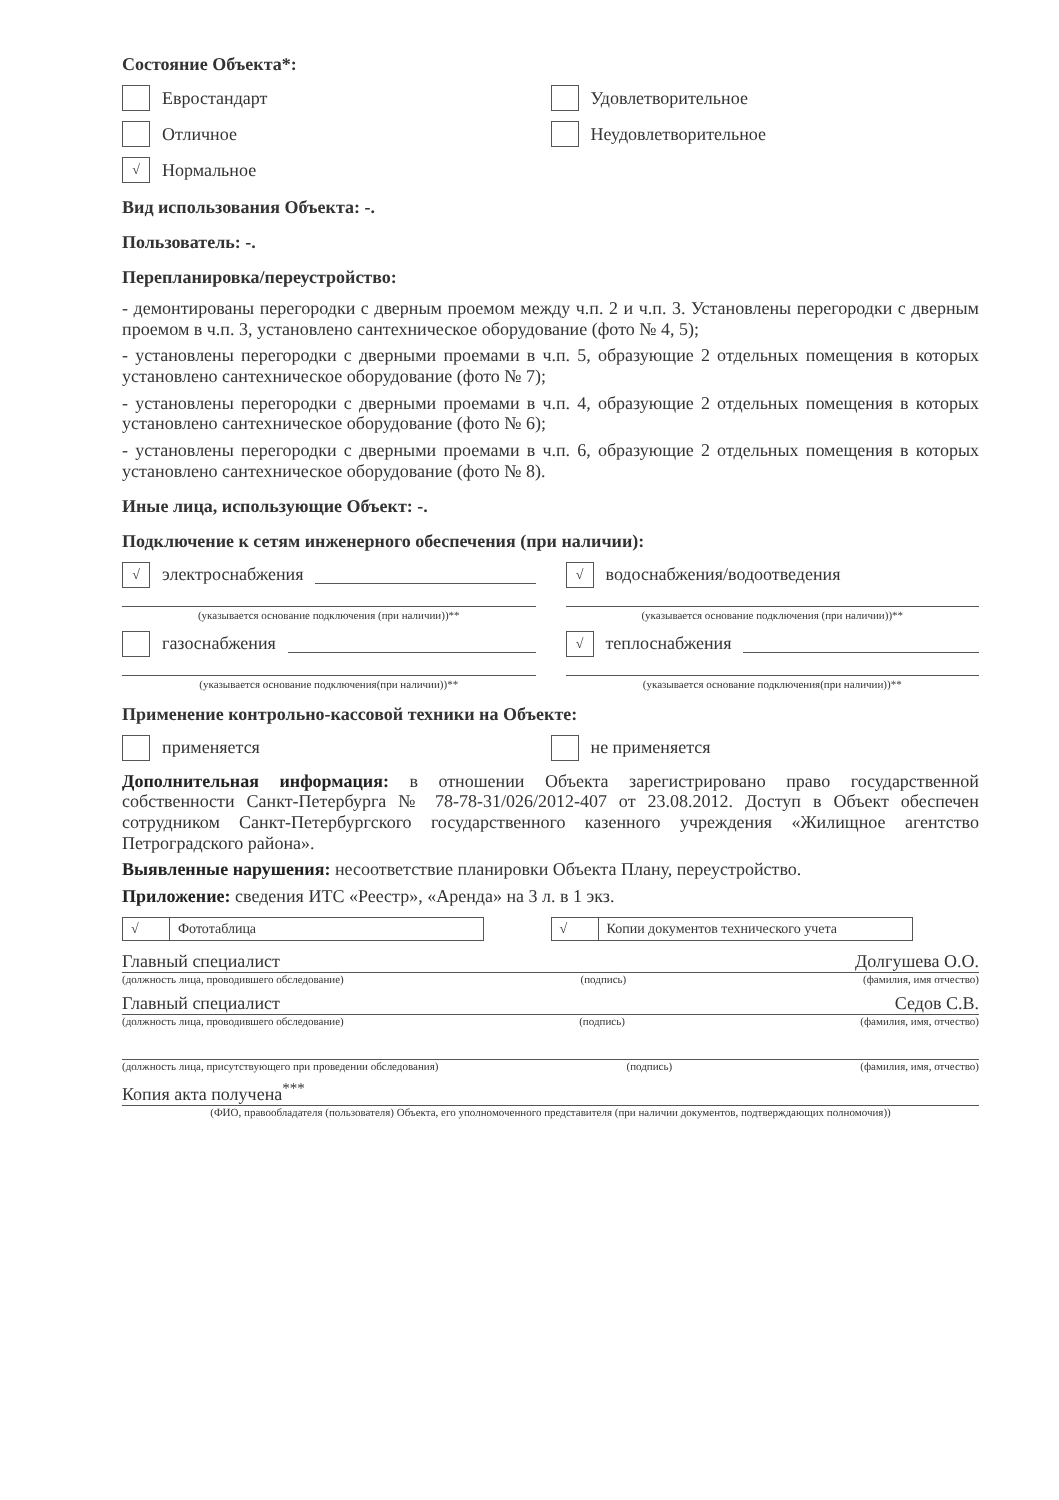Состояние Объекта*:
Евростандарт Удовлетворительное
Отличное Неудовлетворительное
√ Нормальное
Вид использования Объекта: -.
Пользователь: -.
Перепланировка/переустройство:
- демонтированы перегородки с дверным проемом между ч.п. 2 и ч.п. 3. Установлены перегородки с дверным проемом в ч.п. 3, установлено сантехническое оборудование (фото № 4, 5);
- установлены перегородки с дверными проемами в ч.п. 5, образующие 2 отдельных помещения в которых установлено сантехническое оборудование (фото № 7);
- установлены перегородки с дверными проемами в ч.п. 4, образующие 2 отдельных помещения в которых установлено сантехническое оборудование (фото № 6);
- установлены перегородки с дверными проемами в ч.п. 6, образующие 2 отдельных помещения в которых установлено сантехническое оборудование (фото № 8).
Иные лица, использующие Объект: -.
Подключение к сетям инженерного обеспечения (при наличии):
√ электроснабжения
(указывается основание подключения (при наличии))**
√ водоснабжения/водоотведения
(указывается основание подключения (при наличии))**
газоснабжения
(указывается основание подключения(при наличии))**
√ теплоснабжения
(указывается основание подключения(при наличии))**
Применение контрольно-кассовой техники на Объекте:
применяется не применяется
Дополнительная информация: в отношении Объекта зарегистрировано право государственной собственности Санкт-Петербурга № 78-78-31/026/2012-407 от 23.08.2012. Доступ в Объект обеспечен сотрудником Санкт-Петербургского государственного казенного учреждения «Жилищное агентство Петроградского района».
Выявленные нарушения: несоответствие планировки Объекта Плану, переустройство.
Приложение: сведения ИТС «Реестр», «Аренда» на 3 л. в 1 экз.
√ Фототаблица √ Копии документов технического учета
Главный специалист Долгушева О.О.
(должность лица, проводившего обследование) (подпись) (фамилия, имя отчество)
Главный специалист Седов С.В.
(должность лица, проводившего обследование) (подпись) (фамилия, имя, отчество)
(должность лица, присутствующего при проведении обследования) (подпись) (фамилия, имя, отчество)
Копия акта получена<sup>***</sup>
(ФИО, правообладателя (пользователя) Объекта, его уполномоченного представителя (при наличии документов, подтверждающих полномочия))